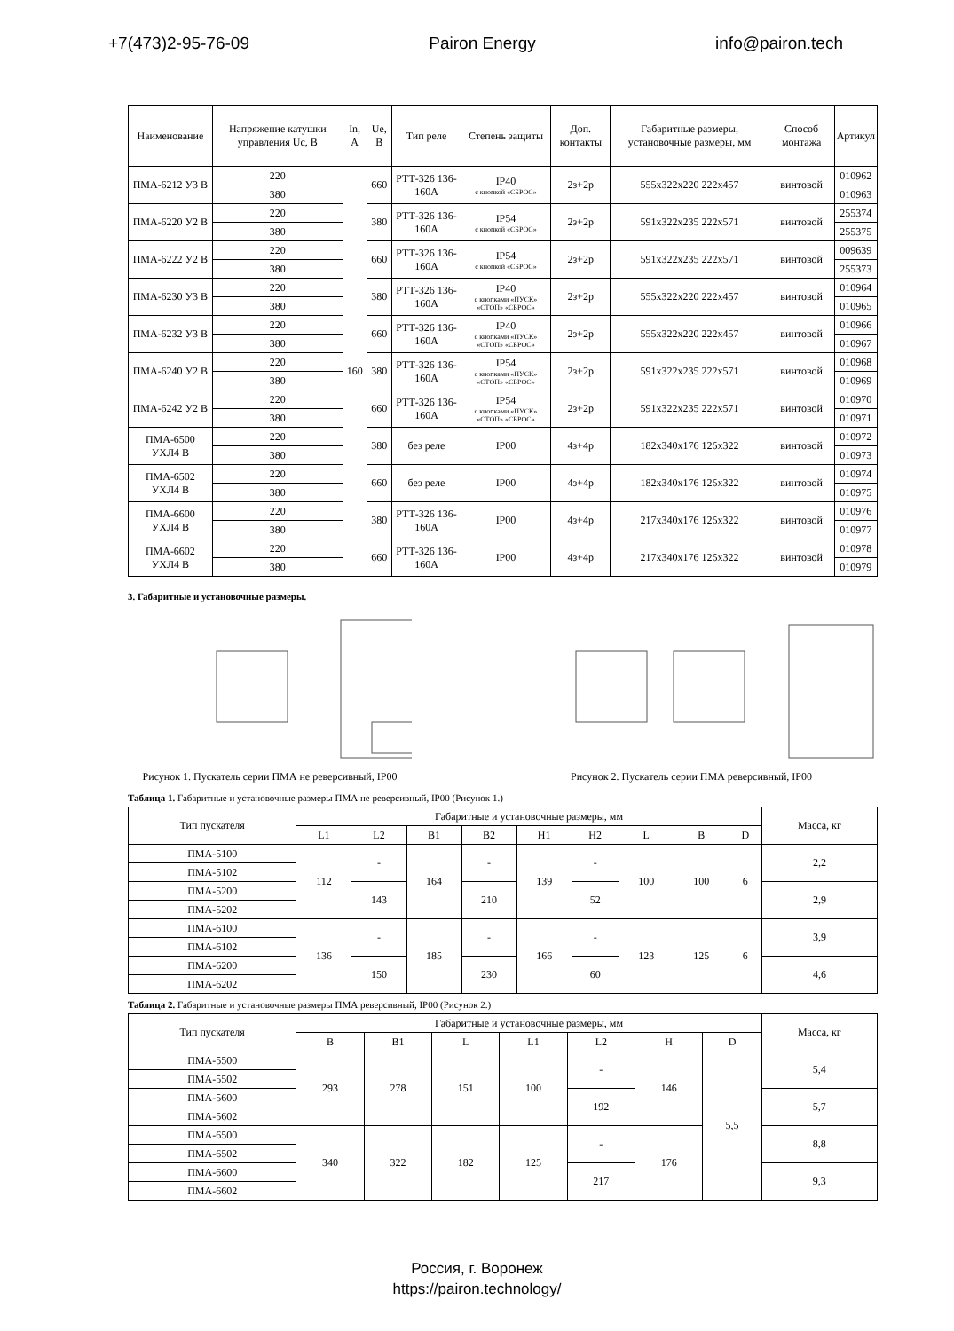+7(473)2-95-76-09 Pairon Energy info@pairon.tech
| Наименование | Напряжение катушки управления Uc, В | In, А | Ue, В | Тип реле | Степень защиты | Доп. контакты | Габаритные размеры, установочные размеры, мм | Способ монтажа | Артикул |
| --- | --- | --- | --- | --- | --- | --- | --- | --- | --- |
| ПМА-6212 У3 В | 220 | 160 | 660 | РТТ-326 136-160А | IP40 с кнопкой «СБРОС» | 2з+2р | 555x322x220 222x457 | винтовой | 010962 |
| | 380 | | | | | | | | 010963 |
| ПМА-6220 У2 В | 220 | | 380 | РТТ-326 136-160А | IP54 с кнопкой «СБРОС» | 2з+2р | 591x322x235 222x571 | винтовой | 255374 |
| | 380 | | | | | | | | 255375 |
| ПМА-6222 У2 В | 220 | | 660 | РТТ-326 136-160А | IP54 с кнопкой «СБРОС» | 2з+2р | 591x322x235 222x571 | винтовой | 009639 |
| | 380 | | | | | | | | 255373 |
| ПМА-6230 У3 В | 220 | | 380 | РТТ-326 136-160А | IP40 с кнопками «ПУСК» «СТОП» «СБРОС» | 2з+2р | 555x322x220 222x457 | винтовой | 010964 |
| | 380 | | | | | | | | 010965 |
| ПМА-6232 У3 В | 220 | | 660 | РТТ-326 136-160А | IP40 с кнопками «ПУСК» «СТОП» «СБРОС» | 2з+2р | 555x322x220 222x457 | винтовой | 010966 |
| | 380 | | | | | | | | 010967 |
| ПМА-6240 У2 В | 220 | | 380 | РТТ-326 136-160А | IP54 с кнопками «ПУСК» «СТОП» «СБРОС» | 2з+2р | 591x322x235 222x571 | винтовой | 010968 |
| | 380 | | | | | | | | 010969 |
| ПМА-6242 У2 В | 220 | | 660 | РТТ-326 136-160А | IP54 с кнопками «ПУСК» «СТОП» «СБРОС» | 2з+2р | 591x322x235 222x571 | винтовой | 010970 |
| | 380 | | | | | | | | 010971 |
| ПМА-6500 УХЛ4 В | 220 | | 380 | без реле | IP00 | 4з+4р | 182x340x176 125x322 | винтовой | 010972 |
| | 380 | | | | | | | | 010973 |
| ПМА-6502 УХЛ4 В | 220 | | 660 | без реле | IP00 | 4з+4р | 182x340x176 125x322 | винтовой | 010974 |
| | 380 | | | | | | | | 010975 |
| ПМА-6600 УХЛ4 В | 220 | | 380 | РТТ-326 136-160А | IP00 | 4з+4р | 217x340x176 125x322 | винтовой | 010976 |
| | 380 | | | | | | | | 010977 |
| ПМА-6602 УХЛ4 В | 220 | | 660 | РТТ-326 136-160А | IP00 | 4з+4р | 217x340x176 125x322 | винтовой | 010978 |
| | 380 | | | | | | | | 010979 |
3. Габаритные и установочные размеры.
Рисунок 1. Пускатель серии ПМА не реверсивный, IP00
Рисунок 2. Пускатель серии ПМА реверсивный, IP00
Таблица 1. Габаритные и установочные размеры ПМА не реверсивный, IP00 (Рисунок 1.)
| Тип пускателя | Габаритные и установочные размеры, мм | | | | | | | | | Масса, кг |
| --- | --- | --- | --- | --- | --- | --- | --- | --- | --- | --- |
| | L1 | L2 | B1 | B2 | H1 | H2 | L | B | D | |
| ПМА-5100 | 112 | - | 164 | - | 139 | - | 100 | 100 | 6 | 2,2 |
| ПМА-5102 | | | | | | | | | | |
| ПМА-5200 | | 143 | | 210 | | 52 | | | | 2,9 |
| ПМА-5202 | | | | | | | | | | |
| ПМА-6100 | 136 | - | 185 | - | 166 | - | 123 | 125 | 6 | 3,9 |
| ПМА-6102 | | | | | | | | | | |
| ПМА-6200 | | 150 | | 230 | | 60 | | | | 4,6 |
| ПМА-6202 | | | | | | | | | | |
Таблица 2. Габаритные и установочные размеры ПМА реверсивный, IP00 (Рисунок 2.)
| Тип пускателя | Габаритные и установочные размеры, мм | | | | | | | Масса, кг |
| --- | --- | --- | --- | --- | --- | --- | --- | --- |
| | B | B1 | L | L1 | L2 | H | D | |
| ПМА-5500 | 293 | 278 | 151 | 100 | - | 146 | 5,5 | 5,4 |
| ПМА-5502 | | | | | | | | |
| ПМА-5600 | | | | | 192 | | | 5,7 |
| ПМА-5602 | | | | | | | | |
| ПМА-6500 | 340 | 322 | 182 | 125 | - | 176 | | 8,8 |
| ПМА-6502 | | | | | | | | |
| ПМА-6600 | | | | | 217 | | | 9,3 |
| ПМА-6602 | | | | | | | | |
Россия, г. Воронеж
https://pairon.technology/